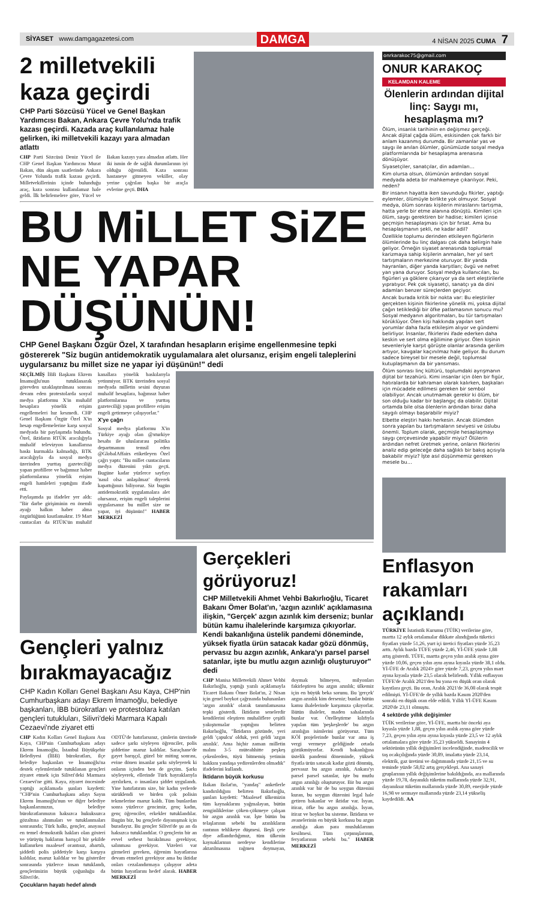SİYASET www.damgagazetesi.com DAMGA 4 NİSAN 2025 CUMA 7
2 milletvekili kaza geçirdi
CHP Parti Sözcüsü Yücel ve Genel Başkan Yardımcısı Bakan, Ankara Çevre Yolu'nda trafik kazası geçirdi. Kazada araç kullanılamaz hale gelirken, iki milletvekili kazayı yara almadan atlattı
CHP Parti Sözcüsü Deniz Yücel ile CHP Genel Başkan Yardımcısı Murat Bakan, dün akşam saatlerinde Ankara Çevre Yolunda trafik kazası geçirdi. Milletvekillerinin içinde bulunduğu araç, kaza sonrası kullanılamaz hale geldi. İlk belirlemelere göre, Yücel ve Bakan kazayı yara almadan atlattı. Her iki ismin de de sağlık durumlarının iyi olduğu öğrenildi. Kaza sonrası hastaneye gitmeyen vekiller, olay yerine çağrılan başka bir araçla evlerine geçti. DHA
BU MiLLET SiZE NE YAPAR DÜŞÜNÜN!
CHP Genel Başkanı Özgür Özel, X tarafından hesapların erişime engellenmesine tepki göstererek "Siz bugün antidemokratik uygulamalara alet olursanız, erişim engeli taleplerini uygularsanız bu millet size ne yapar iyi düşünün!" dedi
SEÇİLMİŞ İBB Başkanı Ekrem İmamoğlu'nun tutuklanarak görevden uzaklaştırılması sonrası devam eden protestolarda sosyal medya platformu X'in muhalif hesaplara yönelik erişim engellemeleri hız kesmedi. CHP Genel Başkanı Özgür Özel X'in hesap engellemelerine karşı sosyal medyada bir paylaşımda bulundu. Özel, iktidarın RTÜK aracılığıyla muhalif televizyon kanallarına baskı kurmakla kalmadığı, BTK aracılığıyla da sosyal medya üzerinden yurttaş gazeteciliği yapan profillere ve bağımsız haber platformlarına yönelik erişim engeli hamleleri yaptığını ifade etti.
Paylaşımda şu ifadeler yer aldı: "Bir darbe girişiminin en önemli ayağı halkın haber alma özgürlüğünü kısıtlamaktır. 19 Mart cuntacıları da RTÜK'ün muhalif kanallara yönelik baskılarıyla yetinmiyor. BTK üzerinden sosyal medyada milletin sesini duyuran muhalif hesaplara, bağımsız haber platformlarına ve yurttaş gazeteciliği yapan profillere erişim engeli getirmeye çalışıyorlar."
X'ye çağrı
Sosyal medya platformu X'in Türkiye ayağı olan @xturkiye hesabı ile uluslararası politika departmanını temsil eden @GlobalAffairs etiketleyen Özel çağrı yaptı: "Bu millet cuntacıların medya düzenini yıktı geçti. Bugüne kadar yüzlerce sayfayı 'nasıl olsa anlaşılmaz' diyerek kapattığınızı biliyoruz. Siz bugün antidemokratik uygulamalara alet olursanız, erişim engeli taleplerini uygularsanız bu millet size ne yapar, iyi düşünün!" HABER MERKEZİ
Gençleri yalnız bırakmayacağız
CHP Kadın Kolları Genel Başkanı Asu Kaya, CHP'nin Cumhurbaşkanı adayı Ekrem İmamoğlu, belediye başkanları, İBB bürokratları ve protestolara katılan gençleri tutukluları, Silivri'deki Marmara Kapalı Cezaevi'nde ziyaret etti
CHP Kadın Kolları Genel Başkanı Asu Kaya, CHP'nin Cumhurbaşkanı adayı Ekrem İmamoğlu, İstanbul Büyükşehir Belediyesi (İBB) bürokratları, ilçe belediye başkanları ve İmamoğlu'na destek eylemlerinde tutuklanan gençleri ziyaret etmek için Silivri'deki Marmara Cezaevi'ne gitti. Kaya, ziyaret öncesinde yaptığı açıklamada şunları kaydetti: "CHP'nin Cumhurbaşkanı adayı Sayın Ekrem İmamoğlu'nun ve diğer belediye başkanlarımızın, belediye bürokratlarımızın haksızca hukuksuzca gözaltına alınmaları ve tutuklanmaları sonrasında; Türk halkı, gençler, anayasal en temel demokratik hakları olan gösteri ve yürüyüş haklarını barışçıl bir şekilde kullanırken maalesef orantısız, abartılı, şiddetli polis şiddetiyle karşı karşıya kaldılar, maruz kaldılar ve bu gösteriler sonrasında yüzlerce insan tutuklandı, gençlerimizin büyük çoğunluğu da Silivri'de.
Çocukların hayatı hedef alındı
ODTÜ'de hatırlarsınız, çimlerin üzerinde sadece şarkı söyleyen öğrenciler, polis şiddetine maruz kaldılar. Saraçhane'de gayet barışçıl, güzel bir miting sonrası, evine dönen insanlar şarkı söyleyerek ki onların içinden ben de geçtim. Şarkı söyleyerek, ellerinde Türk bayraklarıyla ayrılırken, o insanlara şiddet uygulandı. Yine hatırlatırım size, bir kadın yerlerde sürüklendi ve birden çok polisin tekmelerine maruz kaldı. Tüm bunlardan sonra yüzlerce gencimiz, genç kadın, genç öğrenciler, erkekler tutuklandılar. Bugün biz, bu gençlerle dayanışmak için buradayız. Bu gençler Silivri'de şu an da haksızca tutuklandılar. O gençlerin bir an evvel serbest bırakılması gerekiyor, salınması gerekiyor. Vizeleri var girmeleri gereken, öğrenim hayatlarına devam etmeleri gerekiyor ama bu iktidar onları cezalandırmaya çalışıyor adeta bütün hayatlarını hedef alarak. HABER MERKEZİ
Gerçekleri görüyoruz!
CHP Milletvekili Ahmet Vehbi Bakırlıoğlu, Ticaret Bakanı Ömer Bolat'ın, 'azgın azınlık' açıklamasına ilişkin, "Gerçek' azgın azınlık kim derseniz; bunlar bütün kamu ihalelerinde karşımıza çıkıyorlar. Kendi bakanlığına üstelik pandemi döneminde, yüksek fiyatla ürün satacak kadar gözü dönmüş, pervasız bu azgın azınlık, Ankara'yı parsel parsel satanlar, işte bu mutlu azgın azınlığı oluşturuyor" dedi
CHP Manisa Milletvekili Ahmet Vehbi Bakırlıoğlu, yaptığı yazılı açıklamayla Ticaret Bakanı Ömer Bolat'ın, 2 Nisan için genel boykot çağrısında bulunanları 'azgın azınlık' olarak tanımlamasına tepki gösterdi. İktidarın senelerdir kendilerini eleştiren muhaliflere çeşitli yakıştırmalar yaptığını belirten Bakırlıoğlu, "İktidarın gözünde, yeri geldi 'çapulcu' olduk, yeri geldi 'azgın azınlık'. Ama hiçbir zaman milletin malını 3-5 müteahhitte peşkeş çekenlerden, tüyü bitmemiş yetimin hakkını yandaşa yedirenlerden olmadık" ifadelerini kullandı.
İktidarın büyük korkusu
Bakan Bolat'ın, "yandaş" anketlerle kandırıldığını belirten Bakırlıoğlu, şunları kaydetti: "Maalesef ülkemizin tüm kaynaklarını yağmalayan, bütün zenginliklerine çöken-çökmeye çalışan bir azgın azınlık var. İşte bütün bu telaşlarının sebebi bu azınlıkların rantının tehlikeye düşmesi. Beşli çete diye adlandırdığımız, tüm ülkenin kaynaklarının nerdeyse kendilerine aktarılmasına rağmen doymayan, doymak bilmeyen, milyonları fakirleştiren bu azgın azınlık; ülkemiz için en büyük beka sorunu. Bu 'gerçek' azgın azınlık kim derseniz; bunlar bütün kamu ihalelerinde karşımıza çıkıyorlar. Bütün ihaleler, maden sahalarında bunlar var. Özelleştirme kılıfıyla yapılan tüm 'peşkeşlerde' bu azgın azınlığın isimlerini görüyoruz. Tüm KÖİ projelerinde bunlar var ama iş vergi vermeye geldiğinde ortada gözükmüyorlar. Kendi bakanlığına üstelik pandemi döneminde, yüksek fiyatla ürün satacak kadar gözü dönmüş, pervasız bu azgın azınlık, Ankara'yı parsel parsel satanlar, işte bu mutlu azgın azınlığı oluşturuyor. Bir bu azgın azınlık var bir de bu soygun düzenini kuran, bu soygun düzenini legal hale getiren bakanlar ve iktidar var. İsyan, itiraz, öfke bu azgın azınlığa. İsyan, itiraz ve boykot bu sisteme. İktidarın ve avanelerinin en büyük korkusu bu azgın azınlığa akan para musluklarının kesilmesi. Tüm çırpınışlarının, feryatlarının sebebi bu." HABER MERKEZİ
onrkarakoc75@gmail.com
ONUR KARAKOÇ
KELAMDAN KALEME
Ölenlerin ardından dijital linç: Saygı mı, hesaplaşma mı?
Ölüm, insanlık tarihinin en değişmez gerçeği. Ancak dijital çağda ölüm, eskisinden çok farklı bir anlam kazanmış durumda. Bir zamanlar yas ve saygı ile anılan ölümler, günümüzde sosyal medya platformlarında bir hesaplaşma arenasına dönüşüyor.
Siyasetçiler, sanatçılar, din adamları…
Kim olursa olsun, ölümünün ardından sosyal medyada adeta bir mahkemeye çıkarılıyor. Peki, neden?
Bir insanın hayatta iken savunduğu fikirler, yaptığı eylemler, ölümüyle birlikte yok olmuyor. Sosyal medya, ölüm sonrası kişilerin miraslarını tartışma, hatta yerle bir etme alanına dönüştü. Kimileri için ölüm, saygı gerektiren bir hadise; kimileri içinse geçmişin hesaplaşması için bir fırsat. Ama bu hesaplaşmanın şekli, ne kadar adil?
Özellikle toplumu derinden etkileyen figürlerin ölümlerinde bu linç dalgası çok daha belirgin hale geliyor. Örneğin siyaset arenasında toplumsal karizmaya sahip kişilerin anmaları, her yıl sert tartışmaların merkezine oturuyor. Bir yanda hayranları, diğer yanda karşıtları; övgü ve nefret yan yana duruyor. Sosyal medya kullanıcıları, bu figürleri ya göklere çıkarıyor ya da sert eleştirilerle yıpratıyor. Pek çok siyasetçi, sanatçı ya da dini adamları benzer süreçlerden geçiyor.
Ancak burada kritik bir nokta var: Bu eleştiriler gerçekten kişinin fikirlerine yönelik mi, yoksa dijital çağın tetiklediği bir öfke patlamasının sonucu mu? Sosyal medyanın algoritmaları, bu tür tartışmaları körüklüyor. Ölen kişi hakkında yapılan sert yorumlar daha fazla etkileşim alıyor ve gündemi belirliyor. İnsanlar, fikirlerini ifade ederken daha keskin ve sert olma eğilimine giriyor. Ölen kişinin sevenleriyle karşıt görüşte olanlar arasında gerilim artıyor, kavgalar kaçınılmaz hale geliyor. Bu durum sadece bireysel bir mesele değil, toplumsal kutuplaşmanın da bir yansıması.
Ölüm sonrası linç kültürü, toplumdaki ayrışmanın dijital bir tezahürü. Kimi insanlar için ölen bir figür, hatıralarda bir kahraman olarak kalırken, başkaları için mücadele edilmesi gereken bir sembol olabiliyor. Ancak unutmamak gerekir ki ölüm, bir son olduğu kadar bir başlangıç da olabilir. Dijital ortamda bile olsa ölenlerin ardından biraz daha saygılı olmayı başarabilir miyiz?
Elbette eleştiri hakkı herkesin. Ancak ölümden sonra yapılan bu tartışmaların seviyesi ve üslubu önemli. Toplum olarak, geçmişle hesaplaşmayı saygı çerçevesinde yapabilir miyiz? Ölülerin ardından nefret üretmek yerine, onların fikirlerini analiz edip geleceğe daha sağlıklı bir bakış açısıyla bakabilir miyiz? İşte asıl düşünmemiz gereken mesele bu…
Enflasyon rakamları açıklandı
TÜRKİYE İstatistik Kurumu (TÜİK) verilerine göre, martta 12 aylık ortalamalar dikkate alındığında tüketici fiyatları yüzde 51,26, yurt içi üretici fiyatları yüzde 35,23 arttı. Aylık bazda TÜFE yüzde 2,46, Yİ-ÜFE yüzde 1,88 artış gösterdi. TÜFE, martta geçen yılın aralık ayına göre yüzde 10,06, geçen yılın aynı ayına kıyasla yüzde 38,1 oldu. Yİ-ÜFE de Aralık 2024'e göre yüzde 7,23, geçen yılın mart ayına kıyasla yüzde 23,5 olarak belirlendi. Yıllık enflasyon TÜFE'de Aralık 2021'den bu yana en düşük oran olarak kayıtlara geçti. Bu oran, Aralık 2021'de 36,08 olarak tespit edilmişti. Yİ-ÜFE'de de yıllık bazda Kasım 2020'den sonraki en düşük oran elde edildi. Yıllık Yİ-ÜFE Kasım 2020'de 23,11 olmuştu.
4 sektörde yıllık değişimler
TÜİK verilerine göre, Yİ-ÜFE, martta bir önceki aya kıyasla yüzde 1,88, geçen yılın aralık ayına göre yüzde 7,23, geçen yılın aynı ayına kıyasla yüzde 23,5 ve 12 aylık ortalamalara göre yüzde 35,23 yükseldi. Sanayinin 4 sektörünün yıllık değişimleri incelendiğinde, madencilik ve taş ocakçılığında yüzde 30,89, imalatta yüzde 23,14, elektrik, gaz üretimi ve dağıtımında yüzde 21,15 ve su teminde yüzde 58,02 artış gerçekleşti. Ana sanayi gruplarının yıllık değişimlerine bakıldığında, ara mallarında yüzde 19,78, dayanıklı tüketim mallarında yüzde 32,91, dayanıksız tüketim mallarında yüzde 30,89, enerjide yüzde 16,98 ve sermaye mallarında yüzde 23,14 yükseliş kaydedildi. AA